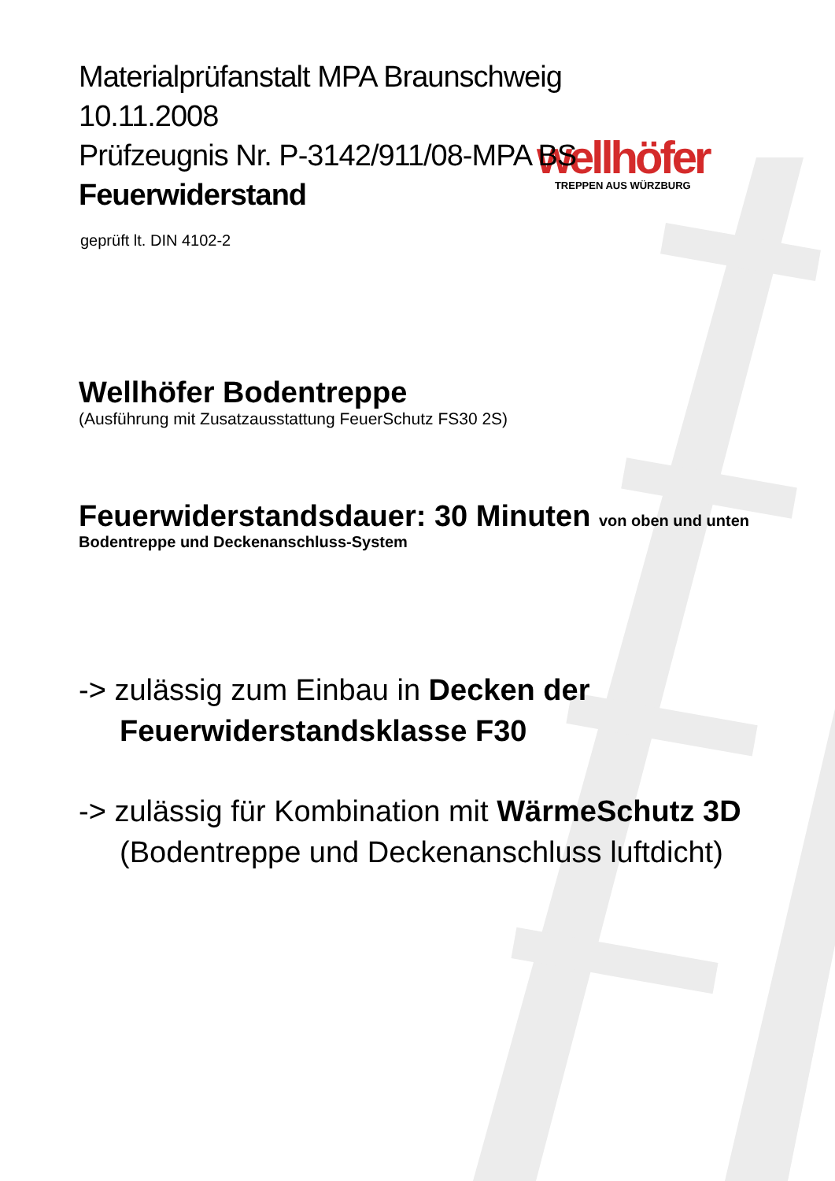wellhöfer
TREPPEN AUS WÜRZBURG
Materialprüfanstalt MPA Braunschweig
10.11.2008
Prüfzeugnis Nr. P-3142/911/08-MPA BS
Feuerwiderstand
geprüft lt. DIN 4102-2
Wellhöfer Bodentreppe
(Ausführung mit Zusatzausstattung FeuerSchutz FS30 2S)
Feuerwiderstandsdauer: 30 Minuten von oben und unten
Bodentreppe und Deckenanschluss-System
-> zulässig zum Einbau in Decken der
Feuerwiderstandsklasse F30
-> zulässig für Kombination mit WärmeSchutz 3D
(Bodentreppe und Deckenanschluss luftdicht)